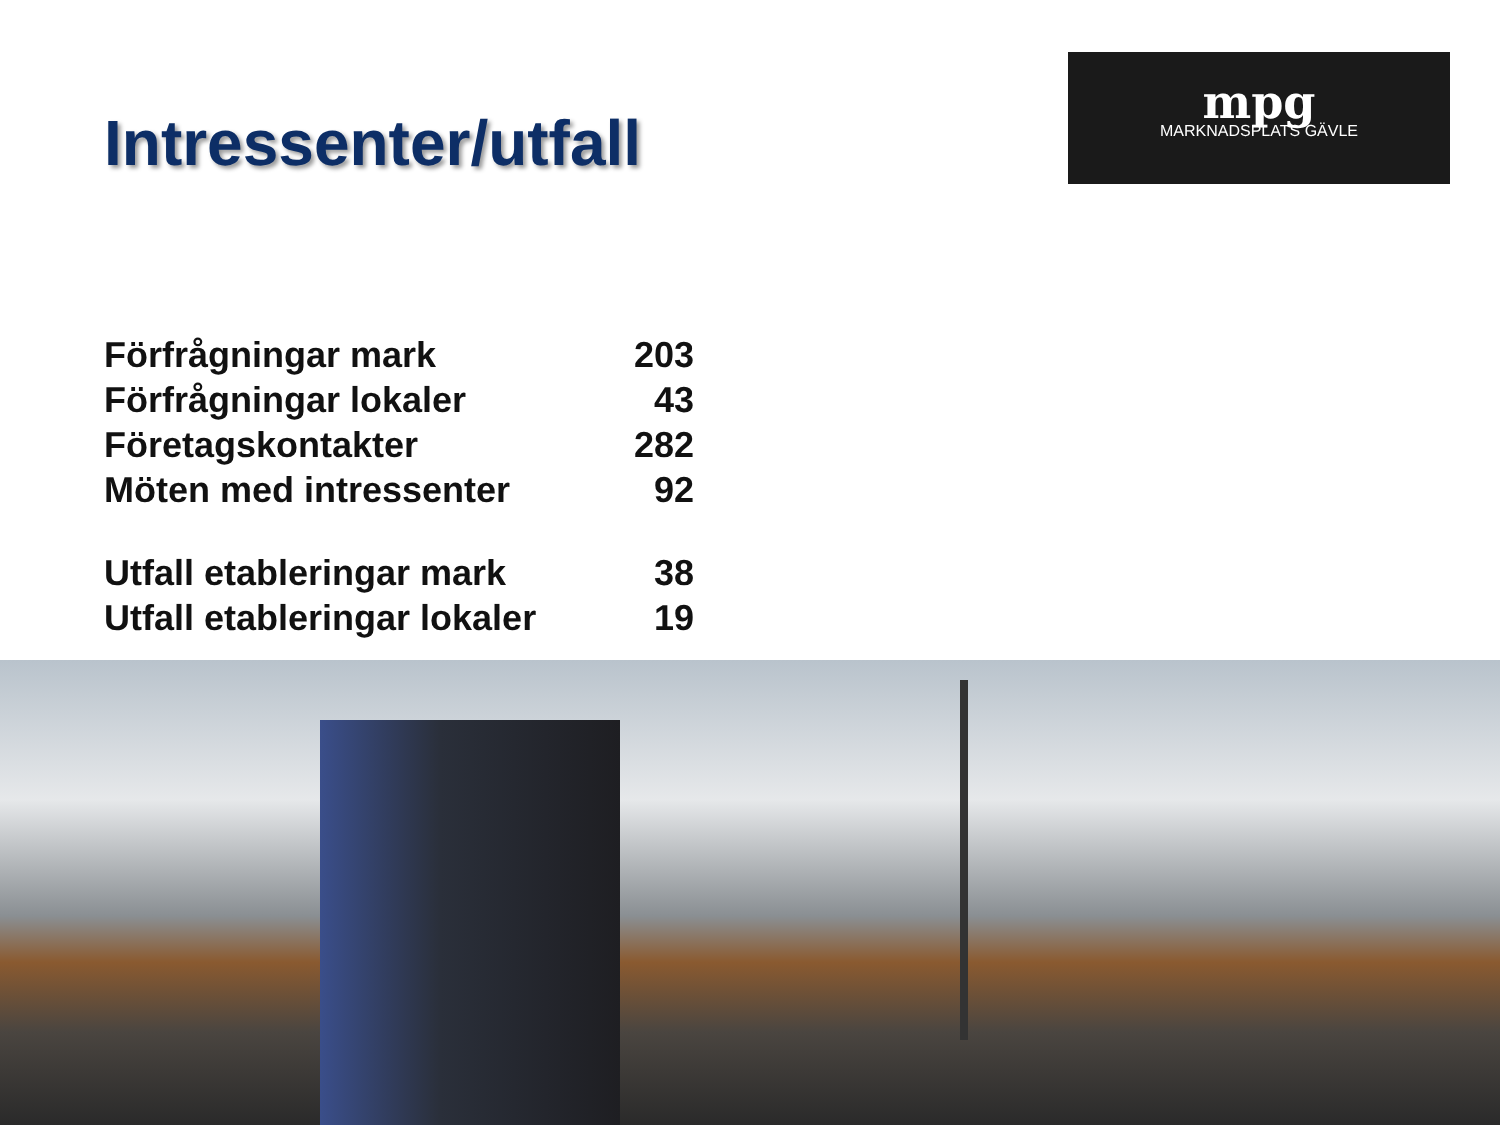Intressenter/utfall
mpg
MARKNADSPLATS GÄVLE
| Förfrågningar mark | 203 |
| Förfrågningar lokaler | 43 |
| Företagskontakter | 282 |
| Möten med intressenter | 92 |
| Utfall etableringar mark | 38 |
| Utfall etableringar lokaler | 19 |